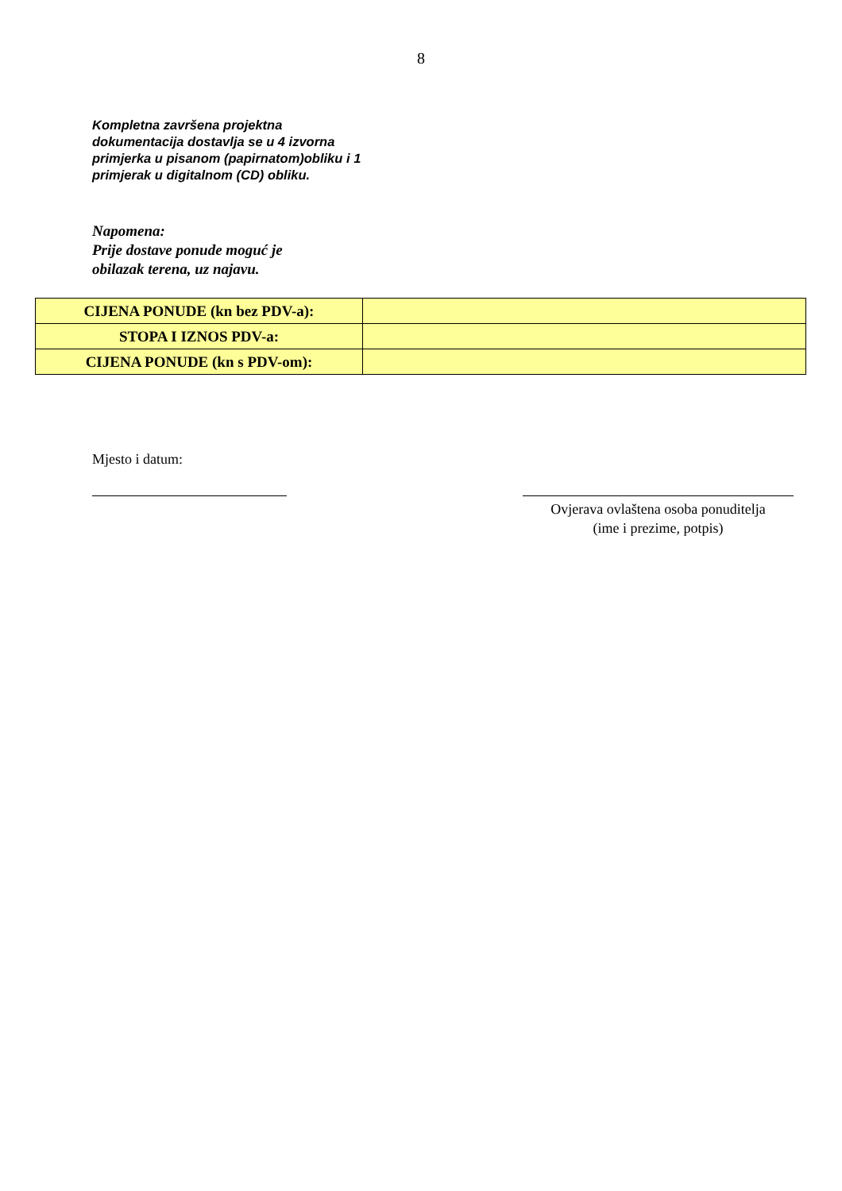8
Kompletna završena projektna dokumentacija dostavlja se u 4 izvorna primjerka u pisanom (papirnatom)obliku i 1 primjerak u digitalnom (CD) obliku.
Napomena:
Prije dostave ponude moguć je
obilazak terena, uz najavu.
| CIJENA PONUDE (kn bez PDV-a): | |
| STOPA I IZNOS PDV-a: | |
| CIJENA PONUDE (kn s PDV-om): | |
Mjesto i datum:
Ovjerava ovlaštena osoba ponuditelja
(ime i prezime, potpis)